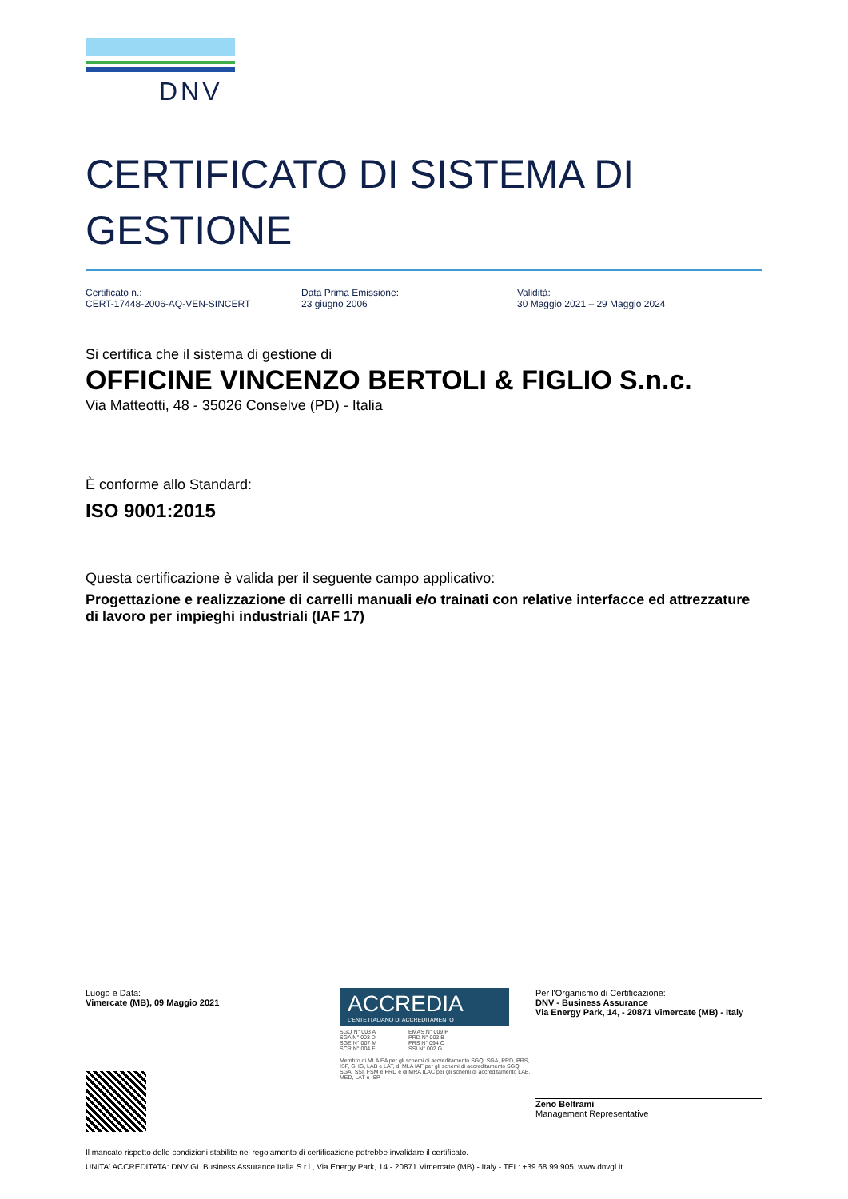DNV
CERTIFICATO DI SISTEMA DI GESTIONE
Certificato n.:
CERT-17448-2006-AQ-VEN-SINCERT
Data Prima Emissione:
23 giugno 2006
Validità:
30 Maggio 2021 – 29 Maggio 2024
Si certifica che il sistema di gestione di
OFFICINE VINCENZO BERTOLI & FIGLIO S.n.c.
Via Matteotti, 48 - 35026 Conselve (PD) - Italia
È conforme allo Standard:
ISO 9001:2015
Questa certificazione è valida per il seguente campo applicativo:
Progettazione e realizzazione di carrelli manuali e/o trainati con relative interfacce ed attrezzature di lavoro per impieghi industriali (IAF 17)
Luogo e Data:
Vimercate (MB), 09 Maggio 2021
ACCREDIA
L'ENTE ITALIANO DI ACCREDITAMENTO
SGQ N° 003 A
SGA N° 003 D
SGE N° 007 M
SCR N° 004 F
EMAS N° 009 P
PRD N° 003 B
PRS N° 094 C
SSI N° 002 G
Membro di MLA EA per gli schemi di accreditamento SGQ, SGA, PRD, PRS, ISP, GHG, LAB e LAT, di MLA IAF per gli schemi di accreditamento SGQ, SGA, SSI, FSM e PRD e di MRA ILAC per gli schemi di accreditamento LAB, MED, LAT e ISP
Per l'Organismo di Certificazione:
DNV - Business Assurance
Via Energy Park, 14, - 20871 Vimercate (MB) - Italy
Zeno Beltrami
Management Representative
Il mancato rispetto delle condizioni stabilite nel regolamento di certificazione potrebbe invalidare il certificato.
UNITA' ACCREDITATA: DNV GL Business Assurance Italia S.r.l., Via Energy Park, 14 - 20871 Vimercate (MB) - Italy - TEL: +39 68 99 905. www.dnvgl.it